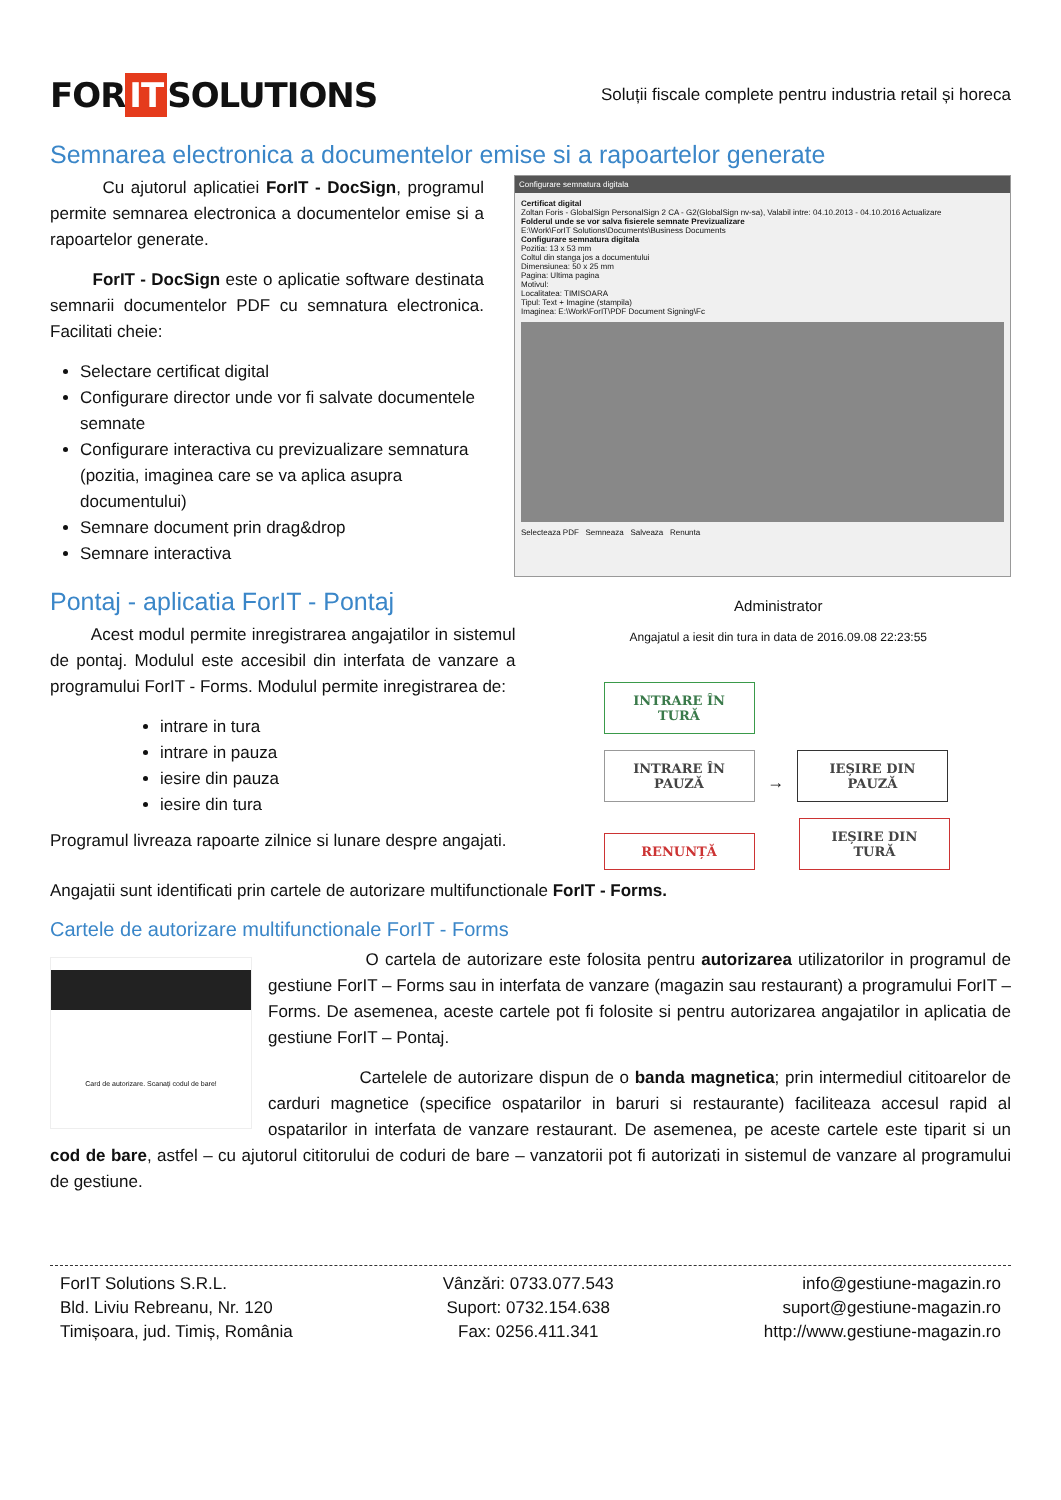FOR IT SOLUTIONS
Soluții fiscale complete pentru industria retail și horeca
Semnarea electronica a documentelor emise si a rapoartelor generate
Cu ajutorul aplicatiei ForIT - DocSign, programul permite semnarea electronica a documentelor emise si a rapoartelor generate.
ForIT - DocSign este o aplicatie software destinata semnarii documentelor PDF cu semnatura electronica. Facilitati cheie:
Selectare certificat digital
Configurare director unde vor fi salvate documentele semnate
Configurare interactiva cu previzualizare semnatura (pozitia, imaginea care se va aplica asupra documentului)
Semnare document prin drag&drop
Semnare interactiva
Configurare semnatura digitala
Certificat digital
Zoltan Foris - GlobalSign PersonalSign 2 CA - G2(GlobalSign nv-sa), Valabil intre: 04.10.2013 - 04.10.2016 Actualizare
Folderul unde se vor salva fisierele semnate Previzualizare
E:\Work\ForIT Solutions\Documents\Business Documents
Configurare semnatura digitala
Pozitia: 13 x 53 mm
Coltul din stanga jos a documentului
Dimensiunea: 50 x 25 mm
Pagina: Ultima pagina
Motivul:
Localitatea: TIMISOARA
Tipul: Text + Imagine (stampila)
Imaginea: E:\Work\ForIT\PDF Document Signing\Fc
Selecteaza PDF Semneaza Salveaza Renunta
Pontaj - aplicatia ForIT - Pontaj
Acest modul permite inregistrarea angajatilor in sistemul de pontaj. Modulul este accesibil din interfata de vanzare a programului ForIT - Forms. Modulul permite inregistrarea de:
intrare in tura
intrare in pauza
iesire din pauza
iesire din tura
Programul livreaza rapoarte zilnice si lunare despre angajati.
Administrator
Angajatul a iesit din tura in data de 2016.09.08 22:23:55
INTRARE ÎN TURĂ
INTRARE ÎN PAUZĂ → IEȘIRE DIN PAUZĂ
RENUNȚĂ IEȘIRE DIN TURĂ
Angajatii sunt identificati prin cartele de autorizare multifunctionale ForIT - Forms.
Cartele de autorizare multifunctionale ForIT - Forms
Card de autorizare. Scanați codul de bare!
O cartela de autorizare este folosita pentru autorizarea utilizatorilor in programul de gestiune ForIT – Forms sau in interfata de vanzare (magazin sau restaurant) a programului ForIT – Forms. De asemenea, aceste cartele pot fi folosite si pentru autorizarea angajatilor in aplicatia de gestiune ForIT – Pontaj.
Cartelele de autorizare dispun de o banda magnetica; prin intermediul cititoarelor de carduri magnetice (specifice ospatarilor in baruri si restaurante) faciliteaza accesul rapid al ospatarilor in interfata de vanzare restaurant. De asemenea, pe aceste cartele este tiparit si un cod de bare, astfel – cu ajutorul cititorului de coduri de bare – vanzatorii pot fi autorizati in sistemul de vanzare al programului de gestiune.
ForIT Solutions S.R.L.
Bld. Liviu Rebreanu, Nr. 120
Timișoara, jud. Timiș, România
Vânzări: 0733.077.543
Suport: 0732.154.638
Fax: 0256.411.341
info@gestiune-magazin.ro
suport@gestiune-magazin.ro
http://www.gestiune-magazin.ro